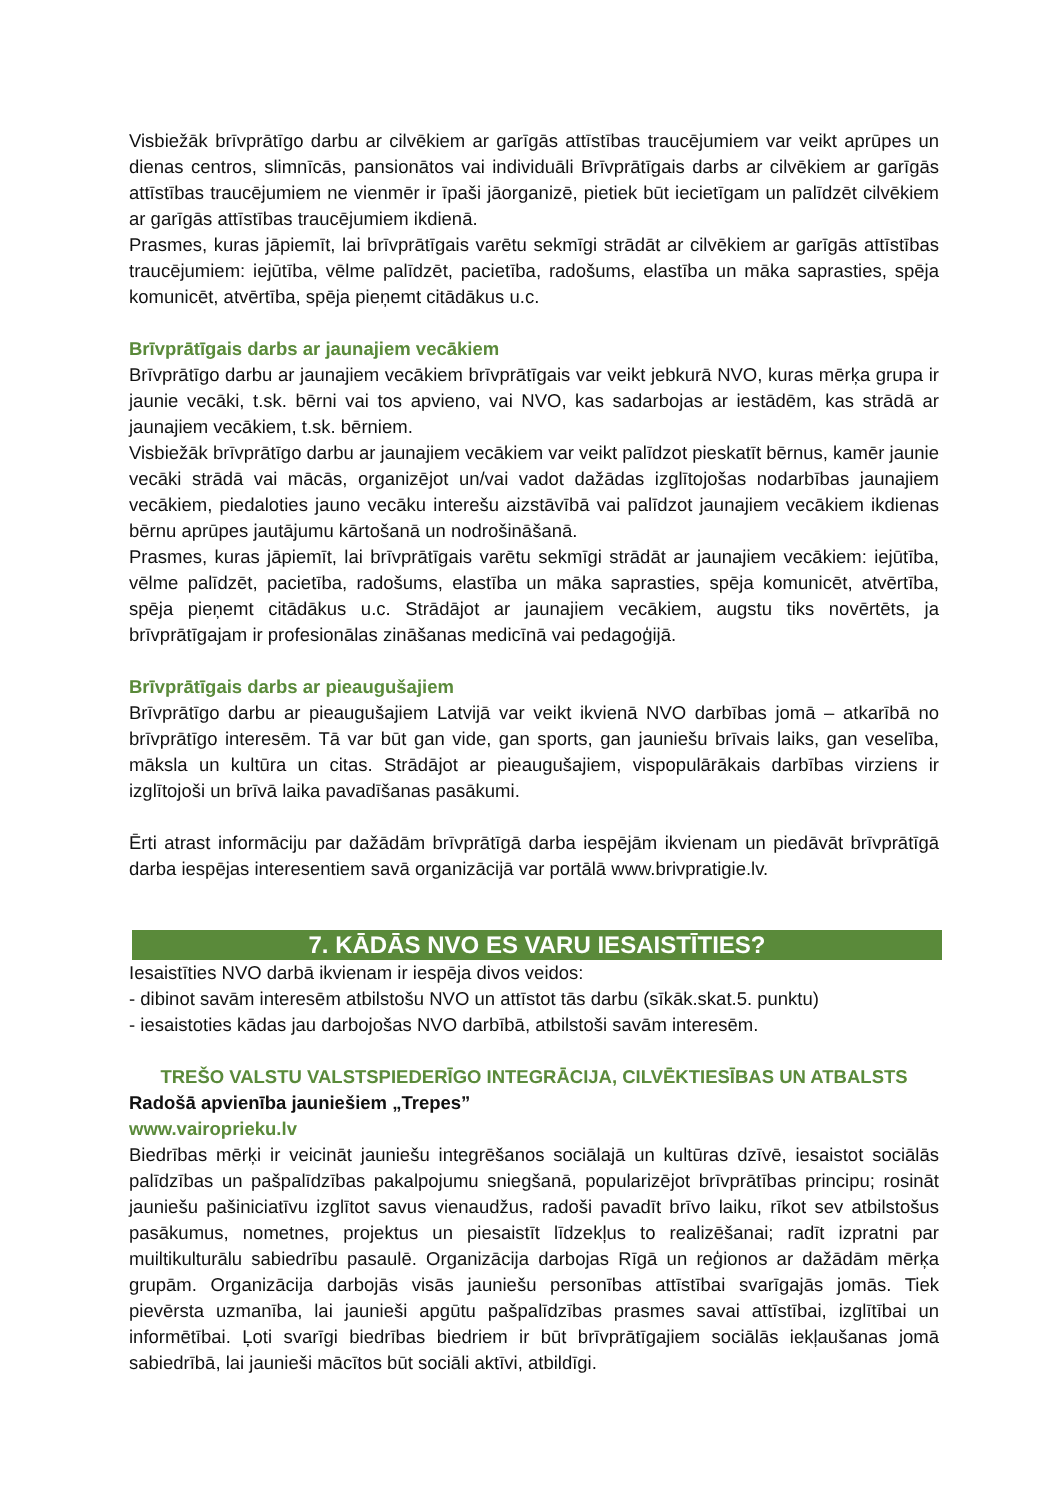Visbiežāk brīvprātīgo darbu ar cilvēkiem ar garīgās attīstības traucējumiem var veikt aprūpes un dienas centros, slimnīcās, pansionātos vai individuāli Brīvprātīgais darbs ar cilvēkiem ar garīgās attīstības traucējumiem ne vienmēr ir īpaši jāorganizē, pietiek būt iecietīgam un palīdzēt cilvēkiem ar garīgās attīstības traucējumiem ikdienā.
Prasmes, kuras jāpiemīt, lai brīvprātīgais varētu sekmīgi strādāt ar cilvēkiem ar garīgās attīstības traucējumiem: iejūtība, vēlme palīdzēt, pacietība, radošums, elastība un māka saprasties, spēja komunicēt, atvērtība, spēja pieņemt citādākus u.c.
Brīvprātīgais darbs ar jaunajiem vecākiem
Brīvprātīgo darbu ar jaunajiem vecākiem brīvprātīgais var veikt jebkurā NVO, kuras mērķa grupa ir jaunie vecāki, t.sk. bērni vai tos apvieno, vai NVO, kas sadarbojas ar iestādēm, kas strādā ar jaunajiem vecākiem, t.sk. bērniem.
Visbiežāk brīvprātīgo darbu ar jaunajiem vecākiem var veikt palīdzot pieskatīt bērnus, kamēr jaunie vecāki strādā vai mācās, organizējot un/vai vadot dažādas izglītojošas nodarbības jaunajiem vecākiem, piedaloties jauno vecāku interešu aizstāvībā vai palīdzot jaunajiem vecākiem ikdienas bērnu aprūpes jautājumu kārtošanā un nodrošināšanā.
Prasmes, kuras jāpiemīt, lai brīvprātīgais varētu sekmīgi strādāt ar jaunajiem vecākiem: iejūtība, vēlme palīdzēt, pacietība, radošums, elastība un māka saprasties, spēja komunicēt, atvērtība, spēja pieņemt citādākus u.c. Strādājot ar jaunajiem vecākiem, augstu tiks novērtēts, ja brīvprātīgajam ir profesionālas zināšanas medicīnā vai pedagoģijā.
Brīvprātīgais darbs ar pieaugušajiem
Brīvprātīgo darbu ar pieaugušajiem Latvijā var veikt ikvienā NVO darbības jomā – atkarībā no brīvprātīgo interesēm. Tā var būt gan vide, gan sports, gan jauniešu brīvais laiks, gan veselība, māksla un kultūra un citas. Strādājot ar pieaugušajiem, vispopulārākais darbības virziens ir izglītojoši un brīvā laika pavadīšanas pasākumi.
Ērti atrast informāciju par dažādām brīvprātīgā darba iespējām ikvienam un piedāvāt brīvprātīgā darba iespējas interesentiem savā organizācijā var portālā www.brivpratigie.lv.
7. KĀDĀS NVO ES VARU IESAISTĪTIES?
Iesaistīties NVO darbā ikvienam ir iespēja divos veidos:
- dibinot savām interesēm atbilstošu NVO un attīstot tās darbu (sīkāk.skat.5. punktu)
- iesaistoties kādas jau darbojošas NVO darbībā, atbilstoši savām interesēm.
TREŠO VALSTU VALSTSPIEDERĪGO INTEGRĀCIJA, CILVĒKTIESĪBAS UN ATBALSTS
Radošā apvienība jauniešiem „Trepes”
www.vairoprieku.lv
Biedrības mērķi ir veicināt jauniešu integrēšanos sociālajā un kultūras dzīvē, iesaistot sociālās palīdzības un pašpalīdzības pakalpojumu sniegšanā, popularizējot brīvprātības principu; rosināt jauniešu pašiniciatīvu izglītot savus vienaudžus, radoši pavadīt brīvo laiku, rīkot sev atbilstošus pasākumus, nometnes, projektus un piesaistīt līdzekļus to realizēšanai; radīt izpratni par muiltikulturālu sabiedrību pasaulē. Organizācija darbojas Rīgā un reģionos ar dažādām mērķa grupām. Organizācija darbojās visās jauniešu personības attīstībai svarīgajās jomās. Tiek pievērsta uzmanība, lai jaunieši apgūtu pašpalīdzības prasmes savai attīstībai, izglītībai un informētībai. Ļoti svarīgi biedrības biedriem ir būt brīvprātīgajiem sociālās iekļaušanas jomā sabiedrībā, lai jaunieši mācītos būt sociāli aktīvi, atbildīgi.